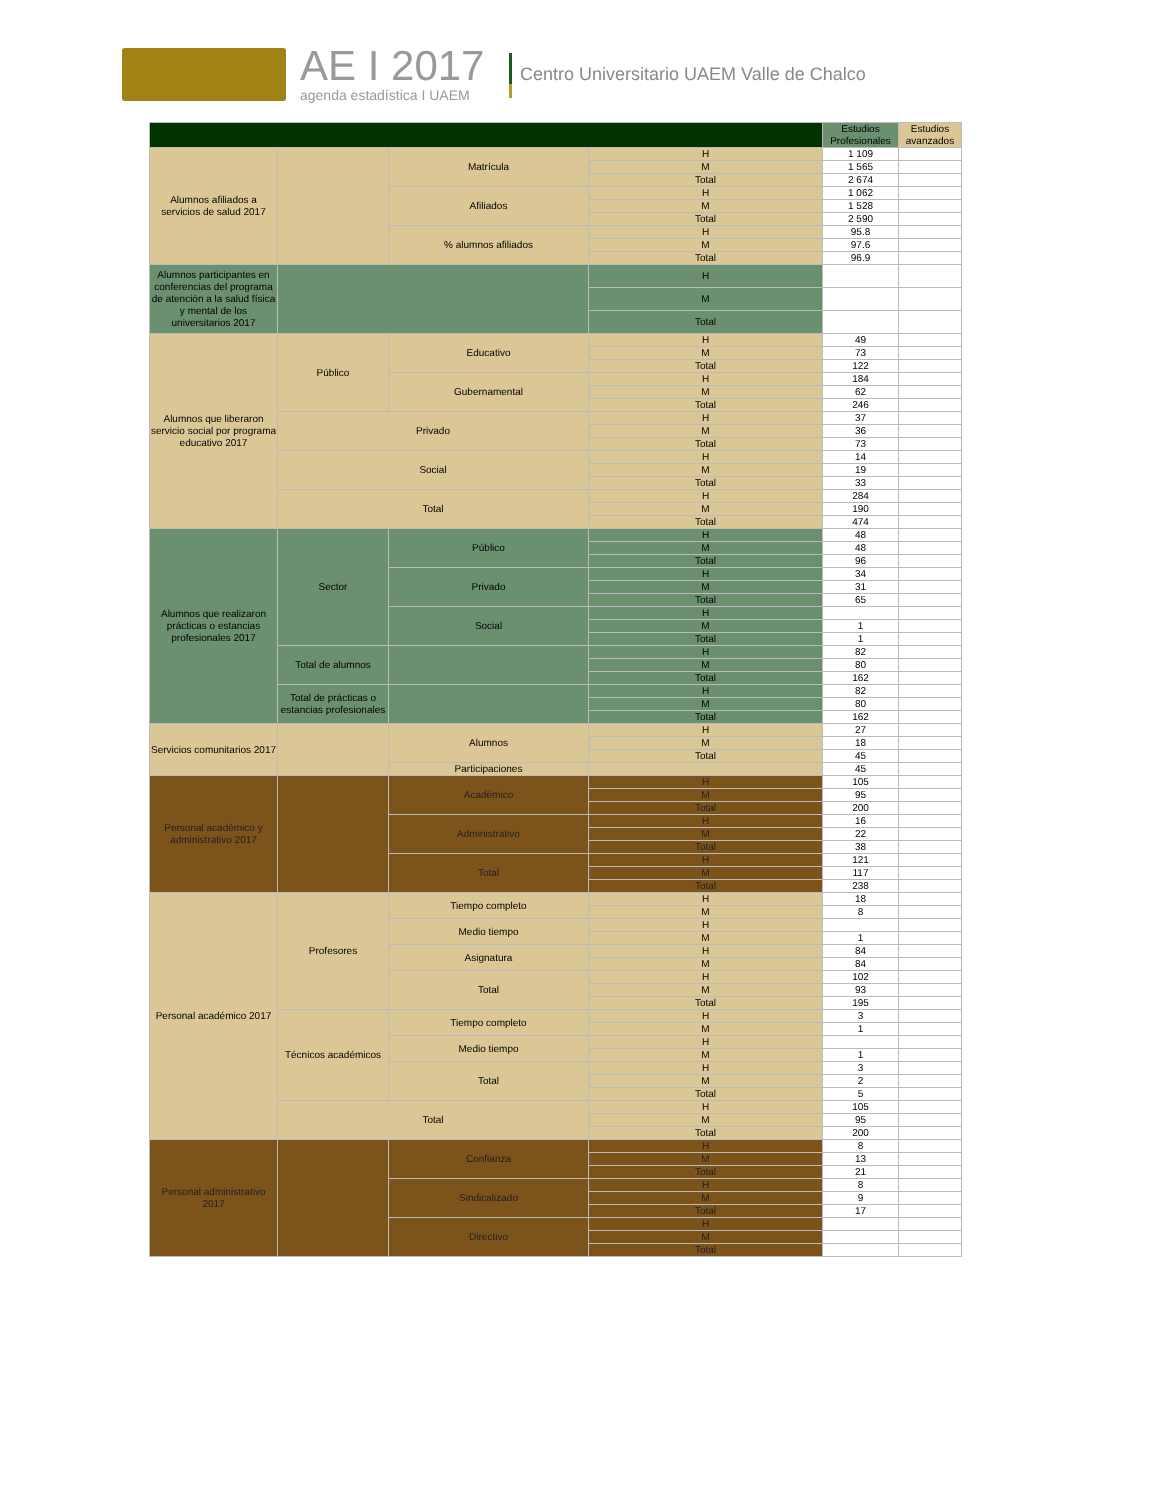AE I 2017
agenda estadística I UAEM
Centro Universitario UAEM Valle de Chalco
| | | | | Estudios Profesionales | Estudios avanzados |
| --- | --- | --- | --- | --- | --- |
| Alumnos afiliados a servicios de salud 2017 | | Matrícula | H | 1 109 | |
| | | | M | 1 565 | |
| | | | Total | 2 674 | |
| | | Afiliados | H | 1 062 | |
| | | | M | 1 528 | |
| | | | Total | 2 590 | |
| | | % alumnos afiliados | H | 95.8 | |
| | | | M | 97.6 | |
| | | | Total | 96.9 | |
| Alumnos participantes en conferencias del programa de atención a la salud física y mental de los universitarios 2017 | | | H | | |
| | | | M | | |
| | | | Total | | |
| Alumnos que liberaron servicio social por programa educativo 2017 | Público | Educativo | H | 49 | |
| | | | M | 73 | |
| | | | Total | 122 | |
| | | Gubernamental | H | 184 | |
| | | | M | 62 | |
| | | | Total | 246 | |
| | Privado | | H | 37 | |
| | | | M | 36 | |
| | | | Total | 73 | |
| | Social | | H | 14 | |
| | | | M | 19 | |
| | | | Total | 33 | |
| | Total | | H | 284 | |
| | | | M | 190 | |
| | | | Total | 474 | |
| Alumnos que realizaron prácticas o estancias profesionales 2017 | Sector | Público | H | 48 | |
| | | | M | 48 | |
| | | | Total | 96 | |
| | | Privado | H | 34 | |
| | | | M | 31 | |
| | | | Total | 65 | |
| | | Social | H | | |
| | | | M | 1 | |
| | | | Total | 1 | |
| | Total de alumnos | | H | 82 | |
| | | | M | 80 | |
| | | | Total | 162 | |
| | Total de prácticas o estancias profesionales | | H | 82 | |
| | | | M | 80 | |
| | | | Total | 162 | |
| Servicios comunitarios 2017 | | Alumnos | H | 27 | |
| | | | M | 18 | |
| | | | Total | 45 | |
| | | Participaciones | | 45 | |
| Personal académico y administrativo 2017 | | Académico | H | 105 | |
| | | | M | 95 | |
| | | | Total | 200 | |
| | | Administrativo | H | 16 | |
| | | | M | 22 | |
| | | | Total | 38 | |
| | | Total | H | 121 | |
| | | | M | 117 | |
| | | | Total | 238 | |
| Personal académico 2017 | Profesores | Tiempo completo | H | 18 | |
| | | | M | 8 | |
| | | Medio tiempo | H | | |
| | | | M | 1 | |
| | | Asignatura | H | 84 | |
| | | | M | 84 | |
| | | Total | H | 102 | |
| | | | M | 93 | |
| | | | Total | 195 | |
| | Técnicos académicos | Tiempo completo | H | 3 | |
| | | | M | 1 | |
| | | Medio tiempo | H | | |
| | | | M | 1 | |
| | | Total | H | 3 | |
| | | | M | 2 | |
| | | | Total | 5 | |
| | Total | | H | 105 | |
| | | | M | 95 | |
| | | | Total | 200 | |
| Personal administrativo 2017 | | Confianza | H | 8 | |
| | | | M | 13 | |
| | | | Total | 21 | |
| | | Sindicalizado | H | 8 | |
| | | | M | 9 | |
| | | | Total | 17 | |
| | | Directivo | H | | |
| | | | M | | |
| | | | Total | | |